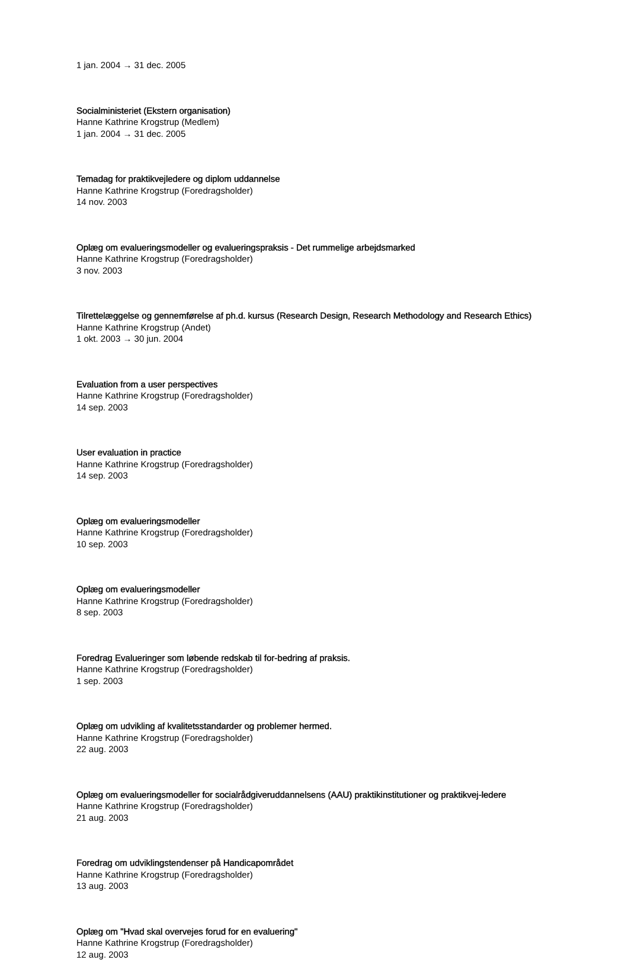1 jan. 2004 → 31 dec. 2005
Socialministeriet (Ekstern organisation)
Hanne Kathrine Krogstrup (Medlem)
1 jan. 2004 → 31 dec. 2005
Temadag for praktikvejledere og diplom uddannelse
Hanne Kathrine Krogstrup (Foredragsholder)
14 nov. 2003
Oplæg om evalueringsmodeller og evalueringspraksis - Det rummelige arbejdsmarked
Hanne Kathrine Krogstrup (Foredragsholder)
3 nov. 2003
Tilrettelæggelse og gennemførelse af ph.d. kursus (Research Design, Research Methodology and Research Ethics)
Hanne Kathrine Krogstrup (Andet)
1 okt. 2003 → 30 jun. 2004
Evaluation from a user perspectives
Hanne Kathrine Krogstrup (Foredragsholder)
14 sep. 2003
User evaluation in practice
Hanne Kathrine Krogstrup (Foredragsholder)
14 sep. 2003
Oplæg om evalueringsmodeller
Hanne Kathrine Krogstrup (Foredragsholder)
10 sep. 2003
Oplæg om evalueringsmodeller
Hanne Kathrine Krogstrup (Foredragsholder)
8 sep. 2003
Foredrag Evalueringer som løbende redskab til for-bedring af praksis.
Hanne Kathrine Krogstrup (Foredragsholder)
1 sep. 2003
Oplæg om udvikling af kvalitetsstandarder og problemer hermed.
Hanne Kathrine Krogstrup (Foredragsholder)
22 aug. 2003
Oplæg om evalueringsmodeller for socialrådgiveruddannelsens (AAU) praktikinstitutioner og praktikvej-ledere
Hanne Kathrine Krogstrup (Foredragsholder)
21 aug. 2003
Foredrag om udviklingstendenser på Handicapområdet
Hanne Kathrine Krogstrup (Foredragsholder)
13 aug. 2003
Oplæg om "Hvad skal overvejes forud for en evaluering"
Hanne Kathrine Krogstrup (Foredragsholder)
12 aug. 2003